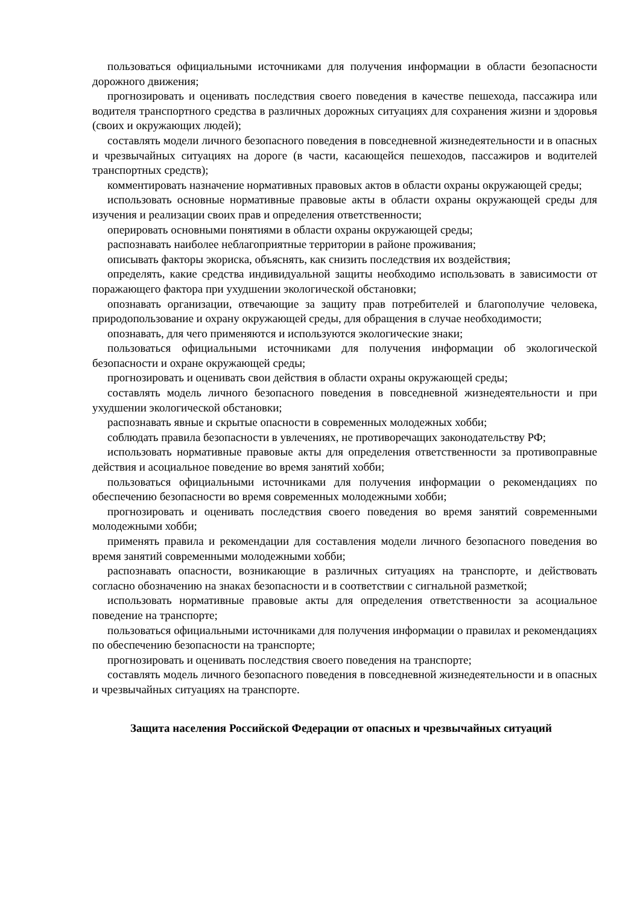пользоваться официальными источниками для получения информации в области безопасности дорожного движения;
прогнозировать и оценивать последствия своего поведения в качестве пешехода, пассажира или водителя транспортного средства в различных дорожных ситуациях для сохранения жизни и здоровья (своих и окружающих людей);
составлять модели личного безопасного поведения в повседневной жизнедеятельности и в опасных и чрезвычайных ситуациях на дороге (в части, касающейся пешеходов, пассажиров и водителей транспортных средств);
комментировать назначение нормативных правовых актов в области охраны окружающей среды;
использовать основные нормативные правовые акты в области охраны окружающей среды для изучения и реализации своих прав и определения ответственности;
оперировать основными понятиями в области охраны окружающей среды;
распознавать наиболее неблагоприятные территории в районе проживания;
описывать факторы экориска, объяснять, как снизить последствия их воздействия;
определять, какие средства индивидуальной защиты необходимо использовать в зависимости от поражающего фактора при ухудшении экологической обстановки;
опознавать организации, отвечающие за защиту прав потребителей и благополучие человека, природопользование и охрану окружающей среды, для обращения в случае необходимости;
опознавать, для чего применяются и используются экологические знаки;
пользоваться официальными источниками для получения информации об экологической безопасности и охране окружающей среды;
прогнозировать и оценивать свои действия в области охраны окружающей среды;
составлять модель личного безопасного поведения в повседневной жизнедеятельности и при ухудшении экологической обстановки;
распознавать явные и скрытые опасности в современных молодежных хобби;
соблюдать правила безопасности в увлечениях, не противоречащих законодательству РФ;
использовать нормативные правовые акты для определения ответственности за противоправные действия и асоциальное поведение во время занятий хобби;
пользоваться официальными источниками для получения информации о рекомендациях по обеспечению безопасности во время современных молодежными хобби;
прогнозировать и оценивать последствия своего поведения во время занятий современными молодежными хобби;
применять правила и рекомендации для составления модели личного безопасного поведения во время занятий современными молодежными хобби;
распознавать опасности, возникающие в различных ситуациях на транспорте, и действовать согласно обозначению на знаках безопасности и в соответствии с сигнальной разметкой;
использовать нормативные правовые акты для определения ответственности за асоциальное поведение на транспорте;
пользоваться официальными источниками для получения информации о правилах и рекомендациях по обеспечению безопасности на транспорте;
прогнозировать и оценивать последствия своего поведения на транспорте;
составлять модель личного безопасного поведения в повседневной жизнедеятельности и в опасных и чрезвычайных ситуациях на транспорте.
Защита населения Российской Федерации от опасных и чрезвычайных ситуаций